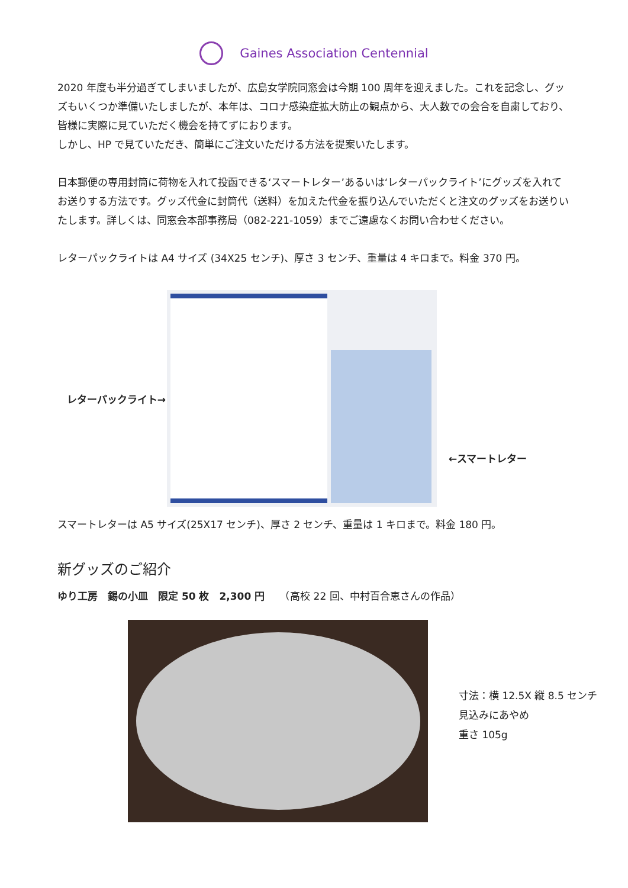Gaines Association Centennial
2020 年度も半分過ぎてしまいましたが、広島女学院同窓会は今期 100 周年を迎えました。これを記念し、グッズもいくつか準備いたしましたが、本年は、コロナ感染症拡大防止の観点から、大人数での会合を自粛しており、皆様に実際に見ていただく機会を持てずにおります。
しかし、HP で見ていただき、簡単にご注文いただける方法を提案いたします。
日本郵便の専用封筒に荷物を入れて投函できる‘スマートレター’あるいは‘レターパックライト’にグッズを入れてお送りする方法です。グッズ代金に封筒代（送料）を加えた代金を振り込んでいただくと注文のグッズをお送りいたします。詳しくは、同窓会本部事務局（082-221-1059）までご遠慮なくお問い合わせください。
レターパックライトは A4 サイズ (34X25 センチ)、厚さ 3 センチ、重量は 4 キロまで。料金 370 円。
レターパックライト→ ←スマートレター
スマートレターは A5 サイズ(25X17 センチ)、厚さ 2 センチ、重量は 1 キロまで。料金 180 円。
新グッズのご紹介
ゆり工房　錫の小皿　限定 50 枚　2,300 円　　（高校 22 回、中村百合恵さんの作品）
寸法：横 12.5X 縦 8.5 センチ
見込みにあやめ
重さ 105g